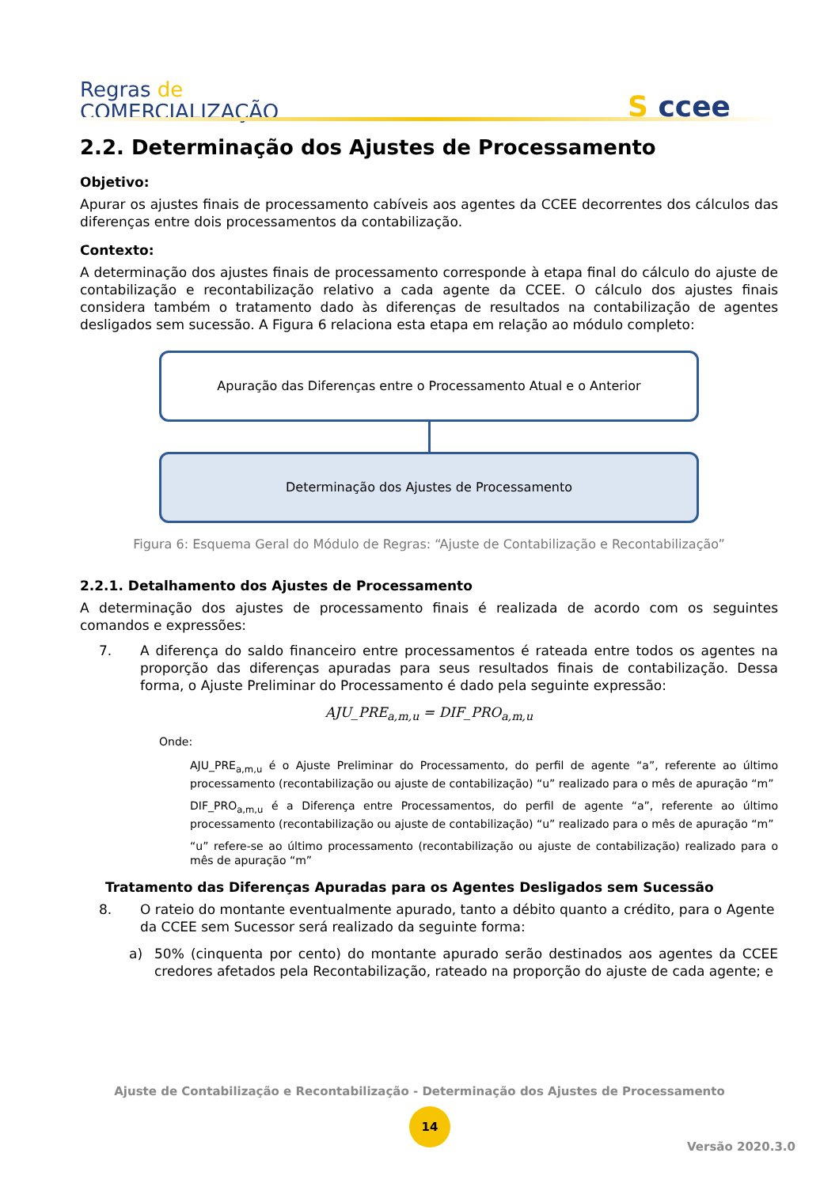Regras de
COMERCIALIZAÇÃO
S ccee
2.2. Determinação dos Ajustes de Processamento
Objetivo:
Apurar os ajustes finais de processamento cabíveis aos agentes da CCEE decorrentes dos cálculos das diferenças entre dois processamentos da contabilização.
Contexto:
A determinação dos ajustes finais de processamento corresponde à etapa final do cálculo do ajuste de contabilização e recontabilização relativo a cada agente da CCEE. O cálculo dos ajustes finais considera também o tratamento dado às diferenças de resultados na contabilização de agentes desligados sem sucessão. A Figura 6 relaciona esta etapa em relação ao módulo completo:
Apuração das Diferenças entre o Processamento Atual e o Anterior
Determinação dos Ajustes de Processamento
Figura 6: Esquema Geral do Módulo de Regras: “Ajuste de Contabilização e Recontabilização”
2.2.1. Detalhamento dos Ajustes de Processamento
A determinação dos ajustes de processamento finais é realizada de acordo com os seguintes comandos e expressões:
7. A diferença do saldo financeiro entre processamentos é rateada entre todos os agentes na proporção das diferenças apuradas para seus resultados finais de contabilização. Dessa forma, o Ajuste Preliminar do Processamento é dado pela seguinte expressão:
AJU_PRE<sub>a,m,u</sub> = DIF_PRO<sub>a,m,u</sub>
Onde:
AJU_PRE<sub>a,m,u</sub> é o Ajuste Preliminar do Processamento, do perfil de agente “a”, referente ao último processamento (recontabilização ou ajuste de contabilização) “u” realizado para o mês de apuração “m”
DIF_PRO<sub>a,m,u</sub> é a Diferença entre Processamentos, do perfil de agente “a”, referente ao último processamento (recontabilização ou ajuste de contabilização) “u” realizado para o mês de apuração “m”
“u” refere-se ao último processamento (recontabilização ou ajuste de contabilização) realizado para o mês de apuração “m”
Tratamento das Diferenças Apuradas para os Agentes Desligados sem Sucessão
8. O rateio do montante eventualmente apurado, tanto a débito quanto a crédito, para o Agente da CCEE sem Sucessor será realizado da seguinte forma:
a) 50% (cinquenta por cento) do montante apurado serão destinados aos agentes da CCEE credores afetados pela Recontabilização, rateado na proporção do ajuste de cada agente; e
Ajuste de Contabilização e Recontabilização - Determinação dos Ajustes de Processamento
14
Versão 2020.3.0